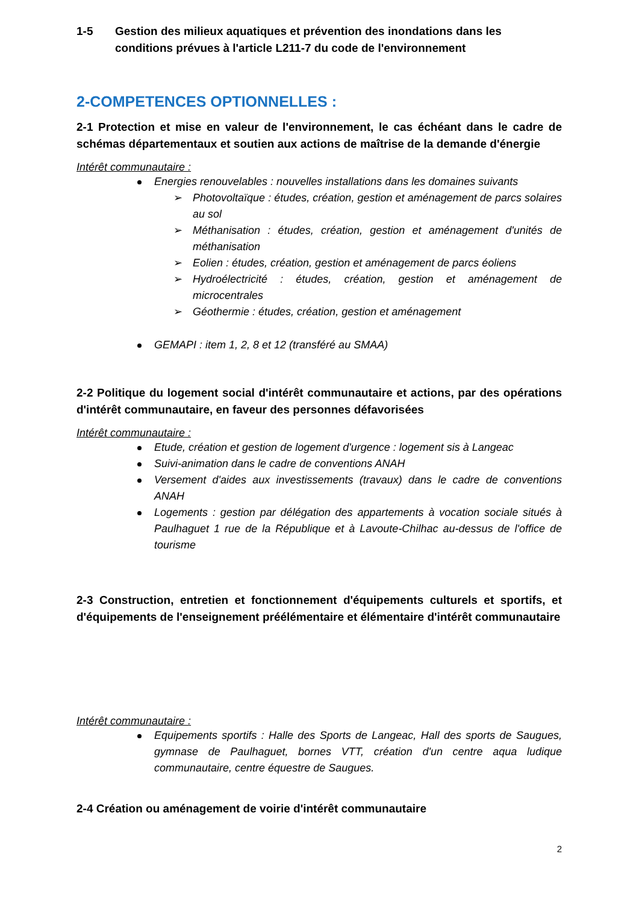1-5 Gestion des milieux aquatiques et prévention des inondations dans les
conditions prévues à l'article L211-7 du code de l'environnement
2-COMPETENCES OPTIONNELLES :
2-1 Protection et mise en valeur de l'environnement, le cas échéant dans le cadre de schémas départementaux et soutien aux actions de maîtrise de la demande d'énergie
Intérêt communautaire :
Energies renouvelables : nouvelles installations dans les domaines suivants
Photovoltaïque : études, création, gestion et aménagement de parcs solaires au sol
Méthanisation : études, création, gestion et aménagement d'unités de méthanisation
Eolien : études, création, gestion et aménagement de parcs éoliens
Hydroélectricité : études, création, gestion et aménagement de microcentrales
Géothermie : études, création, gestion et aménagement
GEMAPI : item 1, 2, 8 et 12 (transféré au SMAA)
2-2 Politique du logement social d'intérêt communautaire et actions, par des opérations d'intérêt communautaire, en faveur des personnes défavorisées
Intérêt communautaire :
Etude, création et gestion de logement d'urgence : logement sis à Langeac
Suivi-animation dans le cadre de conventions ANAH
Versement d'aides aux investissements (travaux) dans le cadre de conventions ANAH
Logements : gestion par délégation des appartements à vocation sociale situés à Paulhaguet 1 rue de la République et à Lavoute-Chilhac au-dessus de l'office de tourisme
2-3 Construction, entretien et fonctionnement d'équipements culturels et sportifs, et d'équipements de l'enseignement préélémentaire et élémentaire d'intérêt communautaire
Intérêt communautaire :
Equipements sportifs : Halle des Sports de Langeac, Hall des sports de Saugues, gymnase de Paulhaguet, bornes VTT, création d'un centre aqua ludique communautaire, centre équestre de Saugues.
2-4 Création ou aménagement de voirie d'intérêt communautaire
2